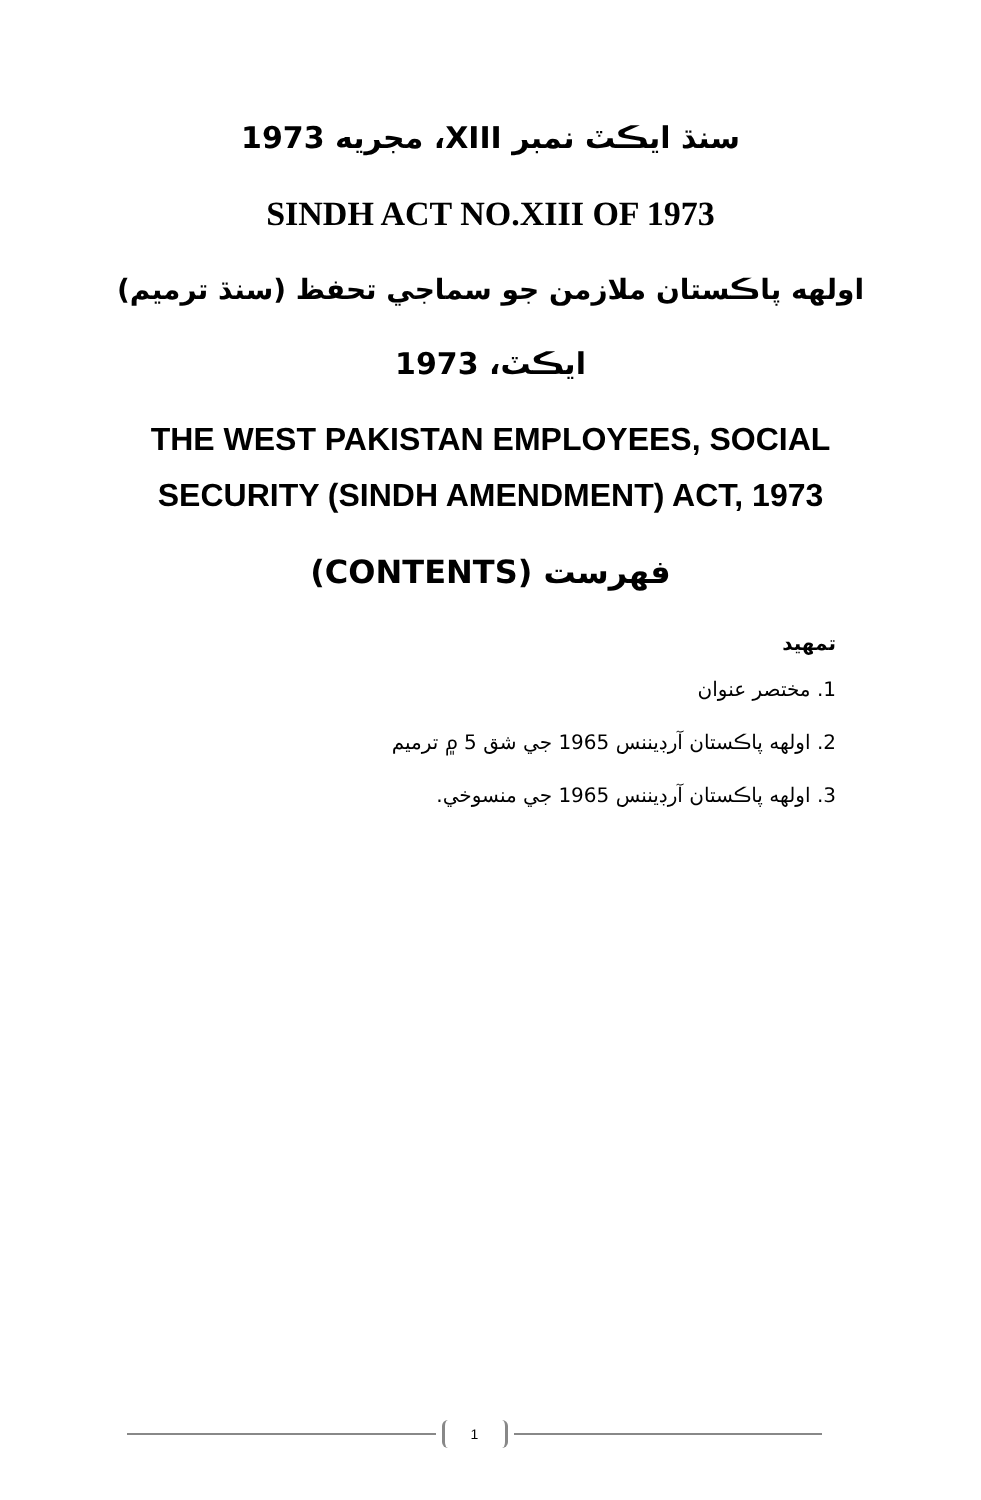سنڌ ايڪٽ نمبر XIII، مجريه 1973
SINDH ACT NO.XIII OF 1973
اولهه پاڪستان ملازمن جو سماجي تحفظ (سنڌ ترميم)
ايڪٽ، 1973
THE WEST PAKISTAN EMPLOYEES, SOCIAL
SECURITY (SINDH AMENDMENT) ACT, 1973
فهرست (CONTENTS)
تمهيد
1. مختصر عنوان
2. اولهه پاڪستان آرڊيننس 1965 جي شق 5 ۾ ترميم
3. اولهه پاڪستان آرڊيننس 1965 جي منسوخي.
1